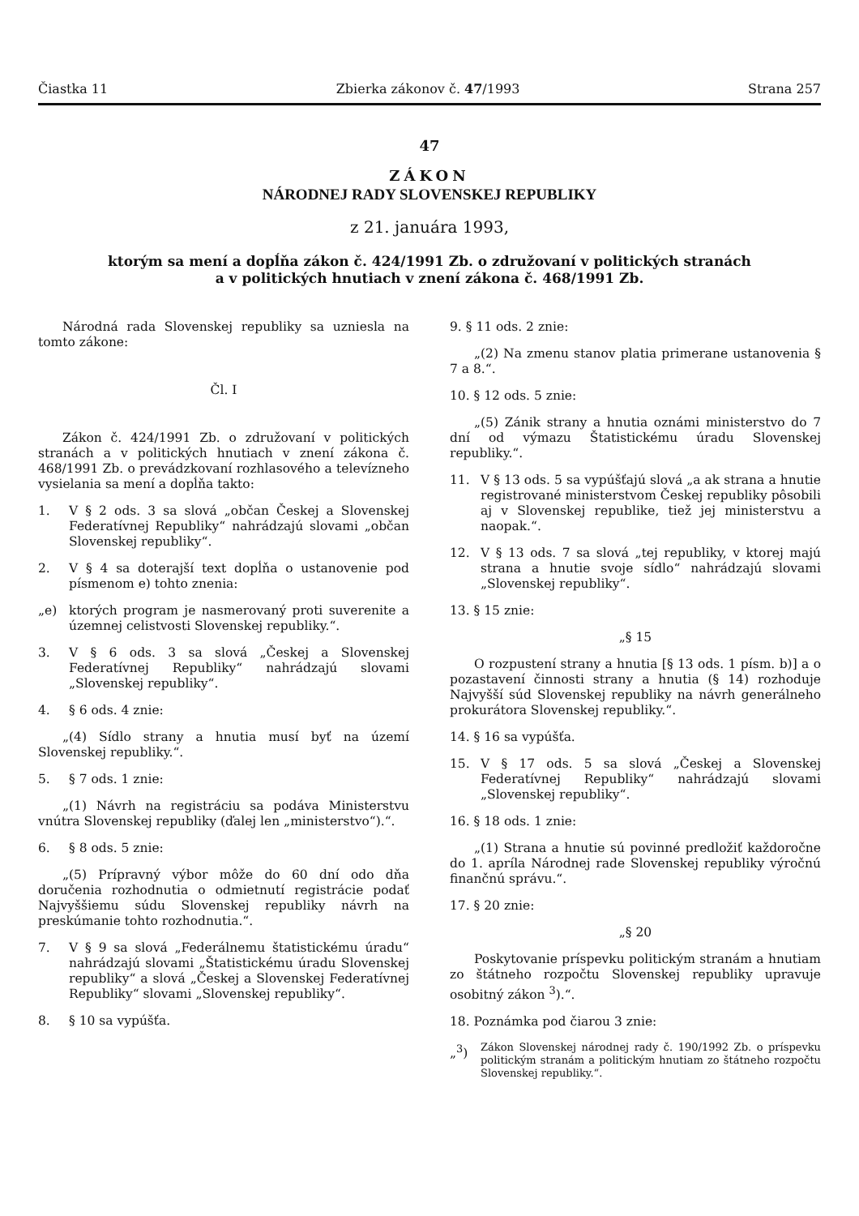Čiastka 11 Zbierka zákonov č. 47/1993 Strana 257
47
ZÁKON
NÁRODNEJ RADY SLOVENSKEJ REPUBLIKY
z 21. januára 1993,
ktorým sa mení a dopĺňa zákon č. 424/1991 Zb. o združovaní v politických stranách
a v politických hnutiach v znení zákona č. 468/1991 Zb.
Národná rada Slovenskej republiky sa uzniesla na tomto zákone:
Čl. I
Zákon č. 424/1991 Zb. o združovaní v politických stranách a v politických hnutiach v znení zákona č. 468/1991 Zb. o prevádzkovaní rozhlasového a televízneho vysielania sa mení a dopĺňa takto:
1. V § 2 ods. 3 sa slová „občan Českej a Slovenskej Federatívnej Republiky“ nahrádzajú slovami „občan Slovenskej republiky“.
2. V § 4 sa doterajší text dopĺňa o ustanovenie pod písmenom e) tohto znenia:
„e) ktorých program je nasmerovaný proti suverenite a územnej celistvosti Slovenskej republiky.“.
3. V § 6 ods. 3 sa slová „Českej a Slovenskej Federatívnej Republiky“ nahrádzajú slovami „Slovenskej republiky“.
4. § 6 ods. 4 znie:
„(4) Sídlo strany a hnutia musí byť na území Slovenskej republiky.“.
5. § 7 ods. 1 znie:
„(1) Návrh na registráciu sa podáva Ministerstvu vnútra Slovenskej republiky (ďalej len „ministerstvo“).“.
6. § 8 ods. 5 znie:
„(5) Prípravný výbor môže do 60 dní odo dňa doručenia rozhodnutia o odmietnutí registrácie podať Najvyššiemu súdu Slovenskej republiky návrh na preskúmanie tohto rozhodnutia.“.
7. V § 9 sa slová „Federálnemu štatistickému úradu“ nahrádzajú slovami „Štatistickému úradu Slovenskej republiky“ a slová „Českej a Slovenskej Federatívnej Republiky“ slovami „Slovenskej republiky“.
8. § 10 sa vypúšťa.
9. § 11 ods. 2 znie:
„(2) Na zmenu stanov platia primerane ustanovenia § 7 a 8.“.
10. § 12 ods. 5 znie:
„(5) Zánik strany a hnutia oznámi ministerstvo do 7 dní od výmazu Štatistickému úradu Slovenskej republiky.“.
11. V § 13 ods. 5 sa vypúšťajú slová „a ak strana a hnutie registrované ministerstvom Českej republiky pôsobili aj v Slovenskej republike, tiež jej ministerstvu a naopak.“.
12. V § 13 ods. 7 sa slová „tej republiky, v ktorej majú strana a hnutie svoje sídlo“ nahrádzajú slovami „Slovenskej republiky“.
13. § 15 znie:
„§ 15
O rozpustení strany a hnutia [§ 13 ods. 1 písm. b)] a o pozastavení činnosti strany a hnutia (§ 14) rozhoduje Najvyšší súd Slovenskej republiky na návrh generálneho prokurátora Slovenskej republiky.“.
14. § 16 sa vypúšťa.
15. V § 17 ods. 5 sa slová „Českej a Slovenskej Federatívnej Republiky“ nahrádzajú slovami „Slovenskej republiky“.
16. § 18 ods. 1 znie:
„(1) Strana a hnutie sú povinné predložiť každoročne do 1. apríla Národnej rade Slovenskej republiky výročnú finančnú správu.“.
17. § 20 znie:
„§ 20
Poskytovanie príspevku politickým stranám a hnutiam zo štátneho rozpočtu Slovenskej republiky upravuje osobitný zákon <sup>3</sup>).“.
18. Poznámka pod čiarou 3 znie:
„<sup>3</sup>)
Zákon Slovenskej národnej rady č. 190/1992 Zb. o príspevku politickým stranám a politickým hnutiam zo štátneho rozpočtu Slovenskej republiky.“.